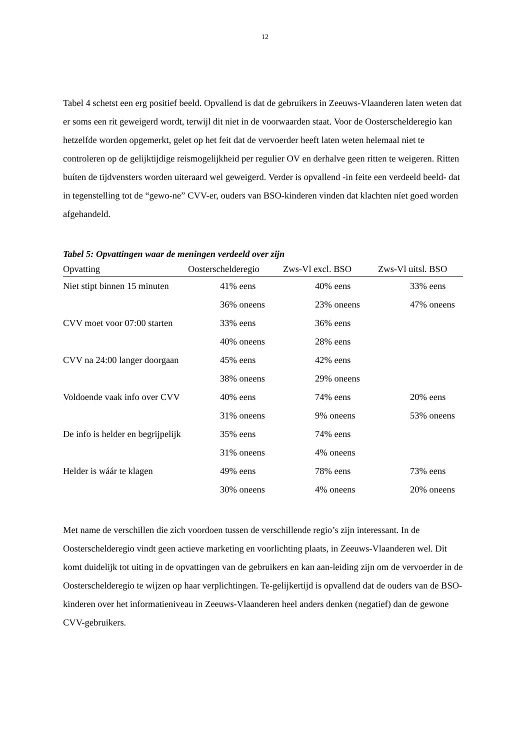12
Tabel 4 schetst een erg positief beeld. Opvallend is dat de gebruikers in Zeeuws-Vlaanderen laten weten dat er soms een rit geweigerd wordt, terwijl dit niet in de voorwaarden staat. Voor de Oosterschelderegio kan hetzelfde worden opgemerkt, gelet op het feit dat de vervoerder heeft laten weten helemaal niet te controleren op de gelijktijdige reismogelijkheid per regulier OV en derhalve geen ritten te weigeren. Ritten buíten de tijdvensters worden uiteraard wel geweigerd. Verder is opvallend -in feite een verdeeld beeld- dat in tegenstelling tot de “gewo-ne” CVV-er, ouders van BSO-kinderen vinden dat klachten níet goed worden afgehandeld.
Tabel 5: Opvattingen waar de meningen verdeeld over zijn
| Opvatting | Oosterschelderegio | Zws-Vl excl. BSO | Zws-Vl uitsl. BSO |
| --- | --- | --- | --- |
| Niet stipt binnen 15 minuten | 41% eens | 40% eens | 33% eens |
| | 36% oneens | 23% oneens | 47% oneens |
| CVV moet voor 07:00 starten | 33% eens | 36% eens | |
| | 40% oneens | 28% eens | |
| CVV na 24:00 langer doorgaan | 45% eens | 42% eens | |
| | 38% oneens | 29% oneens | |
| Voldoende vaak info over CVV | 40% eens | 74% eens | 20% eens |
| | 31% oneens | 9% oneens | 53% oneens |
| De info is helder en begrijpelijk | 35% eens | 74% eens | |
| | 31% oneens | 4% oneens | |
| Helder is wáár te klagen | 49% eens | 78% eens | 73% eens |
| | 30% oneens | 4% oneens | 20% oneens |
Met name de verschillen die zich voordoen tussen de verschillende regio’s zijn interessant. In de Oosterschelderegio vindt geen actieve marketing en voorlichting plaats, in Zeeuws-Vlaanderen wel. Dit komt duidelijk tot uiting in de opvattingen van de gebruikers en kan aan-leiding zijn om de vervoerder in de Oosterschelderegio te wijzen op haar verplichtingen. Te-gelijkertijd is opvallend dat de ouders van de BSO-kinderen over het informatieniveau in Zeeuws-Vlaanderen heel anders denken (negatief) dan de gewone CVV-gebruikers.